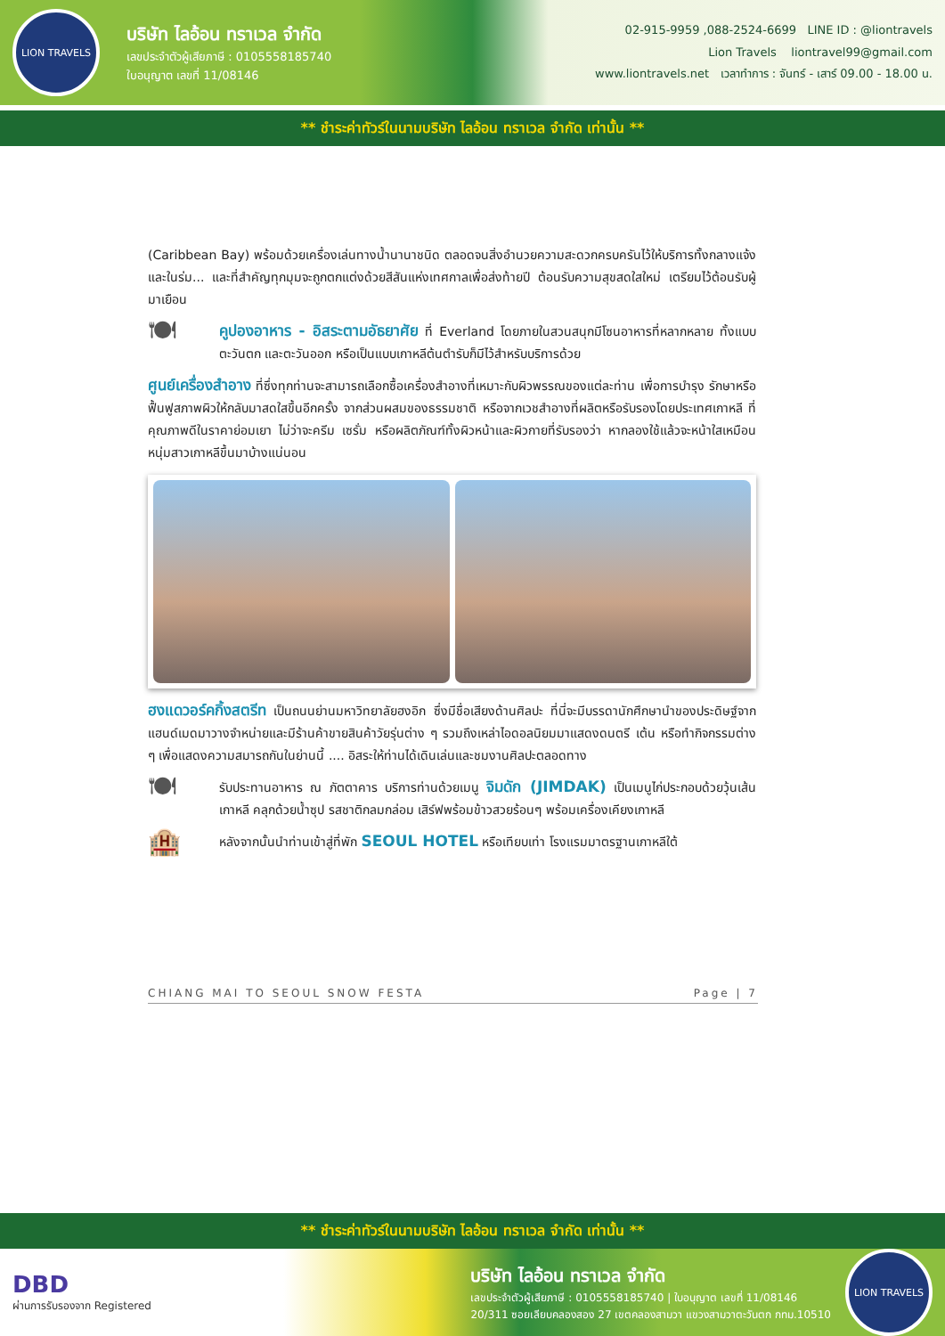LION TRAVELS
บริษัท ไลอ้อน ทราเวล จำกัด
เลขประจำตัวผู้เสียภาษี : 0105558185740
ใบอนุญาต เลขที่ 11/08146
02-915-9959 ,088-2524-6699 LINE ID : @liontravels
Lion Travels liontravel99@gmail.com
www.liontravels.net เวลาทำการ : จันทร์ - เสาร์ 09.00 - 18.00 น.
** ชำระค่าทัวร์ในนามบริษัท ไลอ้อน ทราเวล จำกัด เท่านั้น **
(Caribbean Bay) พร้อมด้วยเครื่องเล่นทางน้ำนานาชนิด ตลอดจนสิ่งอำนวยความสะดวกครบครันไว้ให้บริการทั้งกลางแจ้ง และในร่ม... และที่สำคัญทุกมุมจะถูกตกแต่งด้วยสีสันแห่งเทศกาลเพื่อส่งท้ายปี ต้อนรับความสุขสดใสใหม่ เตรียมไว้ต้อนรับผู้มาเยือน
🍽
คูปองอาหาร - อิสระตามอัธยาศัย ที่ Everland โดยภายในสวนสนุกมีโซนอาหารที่หลากหลาย ทั้งแบบตะวันตก และตะวันออก หรือเป็นแบบเกาหลีต้นตำรับก็มีไว้สำหรับบริการด้วย
ศูนย์เครื่องสำอาง ที่ซึ่งทุกท่านจะสามารถเลือกซื้อเครื่องสำอางที่เหมาะกับผิวพรรณของแต่ละท่าน เพื่อการบำรุง รักษาหรือฟื้นฟูสภาพผิวให้กลับมาสดใสขึ้นอีกครั้ง จากส่วนผสมของธรรมชาติ หรือจากเวชสำอางที่ผลิตหรือรับรองโดยประเทศเกาหลี ที่คุณภาพดีในราคาย่อมเยา ไม่ว่าจะครีม เซรั่ม หรือผลิตภัณฑ์ทั้งผิวหน้าและผิวกายที่รับรองว่า หากลองใช้แล้วจะหน้าใสเหมือนหนุ่มสาวเกาหลีขึ้นมาบ้างแน่นอน
ฮงแดวอร์คกิ้งสตรีท เป็นถนนย่านมหาวิทยาลัยฮงอิก ซึ่งมีชื่อเสียงด้านศิลปะ ที่นี่จะมีบรรดานักศึกษานำของประดิษฐ์จากแฮนด์เมดมาวางจำหน่ายและมีร้านค้าขายสินค้าวัยรุ่นต่าง ๆ รวมถึงเหล่าไอดอลนิยมมาแสดงดนตรี เต้น หรือทำกิจกรรมต่าง ๆ เพื่อแสดงความสมารถกันในย่านนี้ .... อิสระให้ท่านได้เดินเล่นและชมงานศิลปะตลอดทาง
🍽
รับประทานอาหาร ณ ภัตตาคาร บริการท่านด้วยเมนู จิมดัก (JIMDAK) เป็นเมนูไก่ประกอบด้วยวุ้นเส้น เกาหลี คลุกด้วยน้ำซุป รสชาติกลมกล่อม เสิร์ฟพร้อมข้าวสวยร้อนๆ พร้อมเครื่องเคียงเกาหลี
🏨
หลังจากนั้นนำท่านเข้าสู่ที่พัก SEOUL HOTEL หรือเทียบเท่า โรงแรมมาตรฐานเกาหลีใต้
CHIANG MAI TO SEOUL SNOW FESTA Page | 7
** ชำระค่าทัวร์ในนามบริษัท ไลอ้อน ทราเวล จำกัด เท่านั้น **
DBD
ผ่านการรับรองจาก Registered
บริษัท ไลอ้อน ทราเวล จำกัด
เลขประจำตัวผู้เสียภาษี : 0105558185740 | ใบอนุญาต เลขที่ 11/08146
20/311 ซอยเลียบคลองสอง 27 เขตคลองสามวา แขวงสามวาตะวันตก กทม.10510
LION TRAVELS